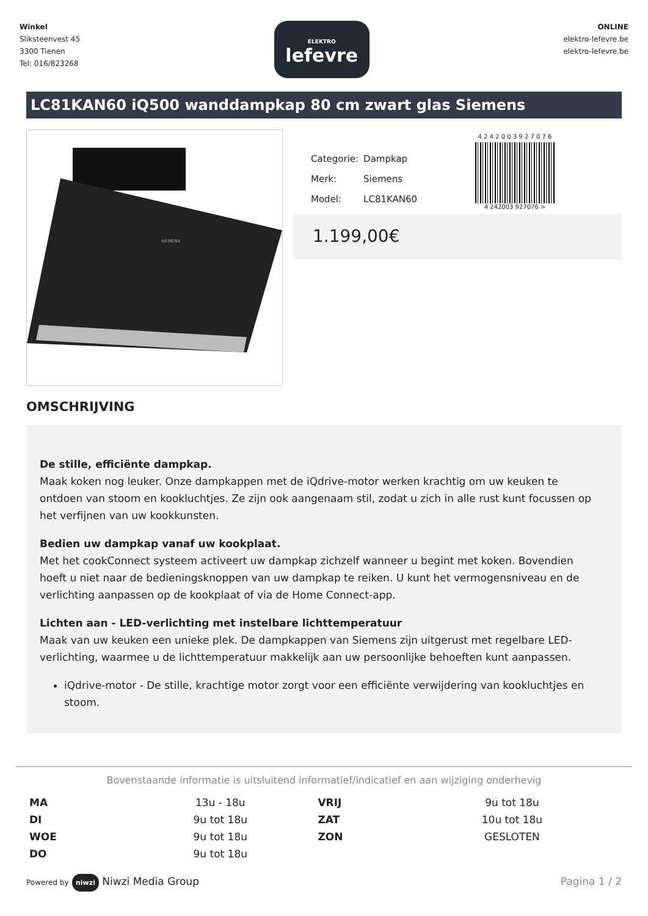Winkel
Sliksteenvest 45
3300 Tienen
Tel: 016/823268
ELEKTRO
lefevre
ONLINE
elektro-lefevre.be
elektro-lefevre.be
LC81KAN60 iQ500 wanddampkap 80 cm zwart glas Siemens
SIEMENS
| Categorie: | Dampkap |
| Merk: | Siemens |
| Model: | LC81KAN60 |
4 2 4 2 0 0 3 9 2 7 0 7 6
4 242003 927076 >
1.199,00€
OMSCHRIJVING
De stille, efficiënte dampkap.
Maak koken nog leuker. Onze dampkappen met de iQdrive-motor werken krachtig om uw keuken te ontdoen van stoom en kookluchtjes. Ze zijn ook aangenaam stil, zodat u zich in alle rust kunt focussen op het verfijnen van uw kookkunsten.
Bedien uw dampkap vanaf uw kookplaat.
Met het cookConnect systeem activeert uw dampkap zichzelf wanneer u begint met koken. Bovendien hoeft u niet naar de bedieningsknoppen van uw dampkap te reiken. U kunt het vermogensniveau en de verlichting aanpassen op de kookplaat of via de Home Connect-app.
Lichten aan - LED-verlichting met instelbare lichttemperatuur
Maak van uw keuken een unieke plek. De dampkappen van Siemens zijn uitgerust met regelbare LED-verlichting, waarmee u de lichttemperatuur makkelijk aan uw persoonlijke behoeften kunt aanpassen.
iQdrive-motor - De stille, krachtige motor zorgt voor een efficiënte verwijdering van kookluchtjes en stoom.
Bovenstaande informatie is uitsluitend informatief/indicatief en aan wijziging onderhevig
| MA | 13u - 18u | VRIJ | 9u tot 18u |
| DI | 9u tot 18u | ZAT | 10u tot 18u |
| WOE | 9u tot 18u | ZON | GESLOTEN |
| DO | 9u tot 18u | | |
Powered by niwzi Niwzi Media Group
Pagina 1 / 2